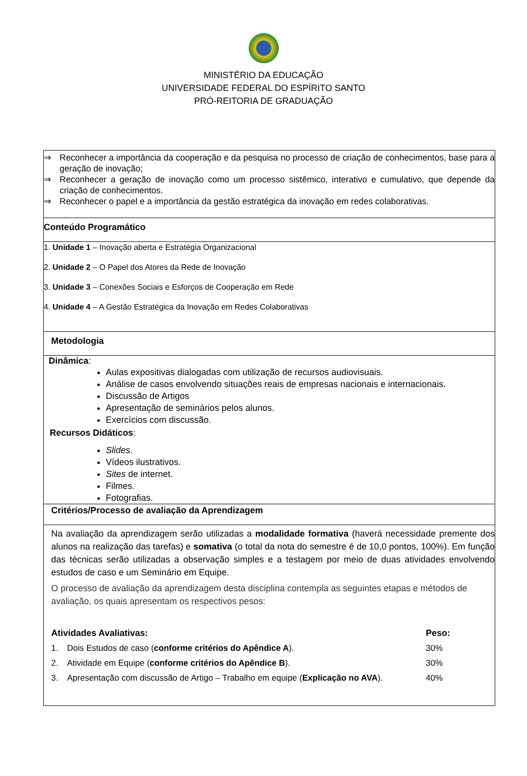MINISTÉRIO DA EDUCAÇÃO
UNIVERSIDADE FEDERAL DO ESPÍRITO SANTO
PRÓ-REITORIA DE GRADUAÇÃO
⇒ Reconhecer a importância da cooperação e da pesquisa no processo de criação de conhecimentos, base para a geração de inovação;
⇒ Reconhecer a geração de inovação como um processo sistêmico, interativo e cumulativo, que depende da criação de conhecimentos.
⇒ Reconhecer o papel e a importância da gestão estratégica da inovação em redes colaborativas.
Conteúdo Programático
1. Unidade 1 – Inovação aberta e Estratégia Organizacional
2. Unidade 2 – O Papel dos Atores da Rede de Inovação
3. Unidade 3 – Conexões Sociais e Esforços de Cooperação em Rede
4. Unidade 4 – A Gestão Estratégica da Inovação em Redes Colaborativas
Metodologia
Dinâmica:
Aulas expositivas dialogadas com utilização de recursos audiovisuais.
Análise de casos envolvendo situações reais de empresas nacionais e internacionais.
Discussão de Artigos
Apresentação de seminários pelos alunos.
Exercícios com discussão.
Recursos Didáticos:
Slides.
Vídeos ilustrativos.
Sites de internet.
Filmes.
Fotografias.
Critérios/Processo de avaliação da Aprendizagem
Na avaliação da aprendizagem serão utilizadas a modalidade formativa (haverá necessidade premente dos alunos na realização das tarefas) e somativa (o total da nota do semestre é de 10,0 pontos, 100%). Em função das técnicas serão utilizadas a observação simples e a testagem por meio de duas atividades envolvendo estudos de caso e um Seminário em Equipe.
O processo de avaliação da aprendizagem desta disciplina contempla as seguintes etapas e métodos de avaliação, os quais apresentam os respectivos pesos:
| Atividades Avaliativas: | | Peso: |
| --- | --- | --- |
| 1. | Dois Estudos de caso ( conforme critérios do Apêndice A ). | 30% |
| 2. | Atividade em Equipe ( conforme critérios do Apêndice B ). | 30% |
| 3. | Apresentação com discussão de Artigo – Trabalho em equipe ( Explicação no AVA ). | 40% |